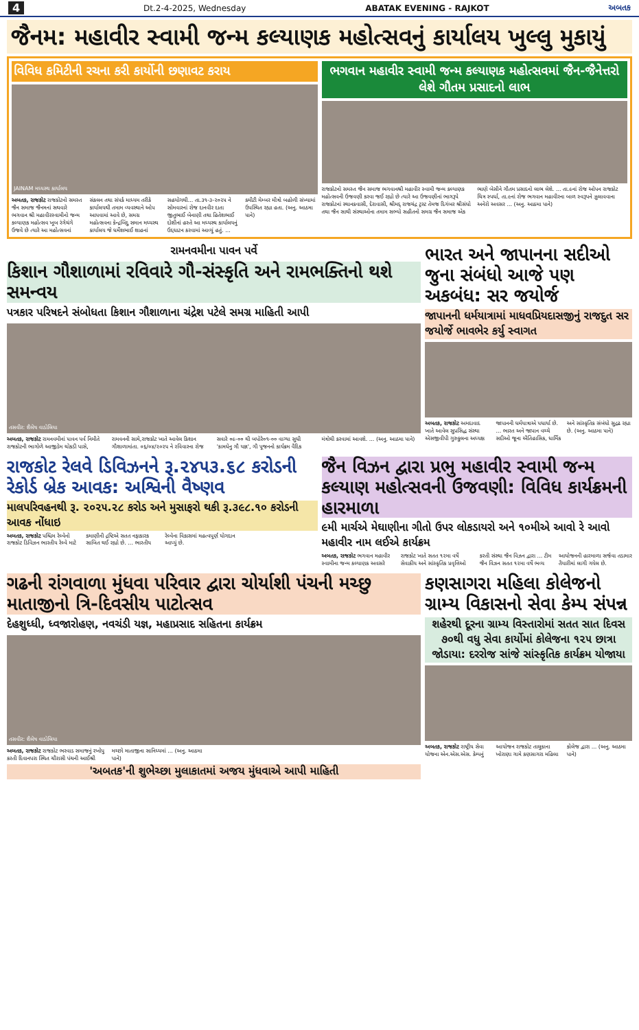4 Dt.2-4-2025, Wednesday ABATAK EVENING - RAJKOT અબતક
જૈનમ: મહાવીર સ્વામી જન્મ કલ્યાણક મહોત્સવનું કાર્યાલય ખુલ્લુ મુકાયું
વિવિધ કમિટીની રચના કરી કાર્યોની છણાવટ કરાય
JAINAM મધ્યસ્થ કાર્યાલય
અબતક, રાજકોટ રાજકોટનો સમસ્ત જૈન સમાજ જૈનમનાં સથવારે ભગવાન શ્રી મહાવીરસ્વામીનો જન્મ કલ્યાણક મહોત્સવ ખૂબ રંગેચંગે ઉજવે છે ત્યારે આ મહોત્સવનાં સંકલન તથા સંપર્ક માધ્યમ તરીકે કાર્યાલયથી તમામ વ્યવસ્થાને ઓપ આપવામાં આવે છે, સમગ્ર મહોત્સવના કેન્દ્રબિંદુ સમાન મધ્યસ્થ કાર્યાલય જે ધર્મેશભાઈ શાહનાં સહયોગથી... તા.૩૧-૩-૨૦૨૫ ને સોમવારનાં રોજ દાનવીર દાતા જીતુભાઈ બેનાણી તથા હિતેશભાઈ દોશીનાં હસ્તે આ મધ્યસ્થ કાર્યાલયનું ઉદ્દઘાટન કરવામાં આવ્યું હતું. ... કમીટી મેમ્બર મીત્રો બહોળી સંખ્યામાં ઉપસ્થિત રહ્યા હતા. (અનુ. આઠમા પાને)
ભગવાન મહાવીર સ્વામી જન્મ કલ્યાણક મહોત્સવમાં જૈન-જૈનેત્તરો લેશે ગૌતમ પ્રસાદનો લાભ
રાજકોટનો સમસ્ત જૈન સમાજ ભગવાનશ્રી મહાવીર સ્વામી જન્મ કલ્યાણક મહોત્સવની ઉજવણી કરવા જઈ રહ્યો છે ત્યારે આ ઉજવણીનાં ભાગરૂપે રાજકોટનાં સ્થાનકવાસી, દેરાવાસી, શ્રીમદ્ રાજચંદ્ર ટ્રસ્ટ તેમજ દિગંબર શ્રીસંઘો તથા જૈન સાથી સંસ્થાઓના તમામ સભ્યો સહીતનો સમગ્ર જૈન સમાજ એક ભાણે બેસીને ગૌતમ પ્રસાદનો લાભ લેશે. ... તા.૯નાં રોજ ઓપન રાજકોટ ચિત્ર સ્પર્ધા, તા.૯નાં રોજ ભગવાન મહાવીરના બાળ સ્વરૂપને ઝુલાવવાના અનેરો અવસર ... (અનુ. આઠમા પાને)
રામનવમીના પાવન પર્વે
કિશાન ગૌશાળામાં રવિવારે ગૌ-સંસ્કૃતિ અને રામભક્તિનો થશે સમન્વય
પત્રકાર પરિષદને સંબોધતા કિશાન ગૌશાળાના ચંદ્રેશ પટેલે સમગ્ર માહિતી આપી
તસવીર: શૈલેષ વાડોલિયા
અબતક, રાજકોટ રામનવમીનાં પાવન પર્વ નિમીતે રાજકોટની ભાગોળે આજીડેમ ચોકડી પાસે, રામવનની સામે,રાજકોટ ખાતે આવેલ કિશાન ગૌશાળામાંતા. ૦૬/૦૪/૨૦૨૫ ને રવિવારના રોજ સવારે ૦૯-૦૦ થી બપોરે૦૧-૦૦ વાગ્યા સુધી 'કામધેનુ ગૌ યજ્ઞ', ગૌ પૂજનનો કાર્યક્રમ વૈદિક મંત્રોથી કરવામાં આવશે. ... (અનુ. આઠમા પાને)
ભારત અને જાપાનના સદીઓ જુના સંબંધો આજે પણ અકબંધ: સર જયોર્જ
જાપાનની ધર્મયાત્રામાં માધવપ્રિયદાસજીનું રાજદુત સર જયોર્જે ભાવભેર કર્યુ સ્વાગત
અબતક, રાજકોટ અમદાવાદ ખાતે આવેલ સુપ્રસિદ્ધ સંસ્થા એસજીવીપી ગુરુકુલના અધ્યક્ષ જાપાનની ધર્મયાત્રાએ પધાર્યા છે. ... ભારત અને જાપાન વચ્ચે સદીઓ જૂના ઐતિહાસિક, ધાર્મિક અને સાંસ્કૃતિક સંબંધો સુદ્રઢ રહ્યા છે. (અનુ. આઠમા પાને)
રાજકોટ રેલવે ડિવિઝનને રૂ.૨૪૫૩.૬૮ કરોડની રેકોર્ડ બ્રેક આવક: અશ્વિની વૈષ્ણવ
માલપરિવહનથી રૂ. ૨૦૨૫.૨૮ કરોડ અને મુસાફરો થકી રૂ.૩૯૮.૧૦ કરોડની આવક નોંધાઇ
અબતક, રાજકોટ પશ્ચિમ રેલ્વેનો રાજકોટ ડિવિઝન ભારતીય રેલ્વે માટે કમાણીની દ્રષ્ટિએ સતત નફાકારક સાબિત થઈ રહ્યો છે. ... ભારતીય રેલ્વેના વિકાસમાં મહત્વપૂર્ણ યોગદાન આપ્યું છે.
જૈન વિઝન દ્વારા પ્રભુ મહાવીર સ્વામી જન્મ કલ્યાણ મહોત્સવની ઉજવણી: વિવિધ કાર્યક્રમની હારમાળા
૯મી માર્ચએ મેઘાણીના ગીતો ઉપર લોકડાયરો અને ૧૦મીએ આવો રે આવો મહાવીર નામ લઈએ કાર્યક્રમ
અબતક, રાજકોટ ભગવાન મહાવીર સ્વામીના જન્મ કલ્યાણક અવસરે રાજકોટ ખાતે સતત ૧૨મા વર્ષે સેવાકીય અને સાંસ્કૃતિક પ્રવૃત્તિઓ કરતી સંસ્થા જૈન વિઝન દ્વારા ... ટીમ જૈન વિઝન સતત ૧૨મા વર્ષે ભવ્ય આયોજનની હારમાળા સર્જવા તડામાર તૈયારીમાં લાગી ગયેલ છે.
ગઢની રાંગવાળા મુંધવા પરિવાર દ્વારા ચોર્યાશી પંચની મચ્છુ માતાજીનો ત્રિ-દિવસીય પાટોત્સવ
દેહશુધ્ધી, ધ્વજારોહણ, નવચંડી યજ્ઞ, મહાપ્રસાદ સહિતના કાર્યક્રમ
તસવીર: શૈલેષ વાડોલિયા
અબતક, રાજકોટ રાજકોટ ભરવાડ સમાજનું રખોપુ કરતી દિવાનપરા સ્થિત ચૌરાસી પંચની આઈશ્રી મચ્છો માતાજીના સાનિધ્યમાં ... (અનુ. આઠમા પાને)
'અબતક'ની શુભેચ્છા મુલાકાતમાં અજય મુંધવાએ આપી માહિતી
કણસાગરા મહિલા કોલેજનો ગ્રામ્ય વિકાસનો સેવા કેમ્પ સંપન્ન
શહેરથી દૂરના ગ્રામ્ય વિસ્તારોમાં સતત સાત દિવસ ૭૦થી વધુ સેવા કાર્યોમાં કોલેજના ૧૨૫ છાત્રા જોડાયા: દરરોજ સાંજે સાંસ્કૃતિક કાર્યક્રમ યોજાયા
અબતક, રાજકોટ રાષ્ટ્રીય સેવા યોજના એન.એસ.એસ. કેમ્પનું આયોજન રાજકોટ તાલુકાના ખોરાણા ગામે કણસાગરા મહિલા કોલેજ દ્વારા ... (અનુ. આઠમા પાને)